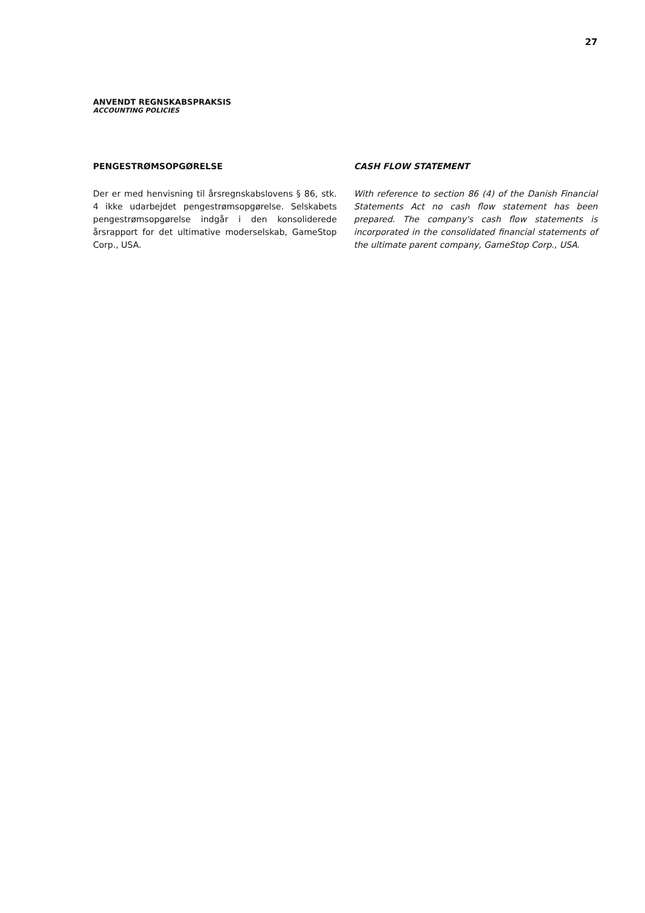27
ANVENDT REGNSKABSPRAKSIS
ACCOUNTING POLICIES
PENGESTRØMSOPGØRELSE
Der er med henvisning til årsregnskabslovens § 86, stk. 4 ikke udarbejdet pengestrømsopgørelse. Selskabets pengestrømsopgørelse indgår i den konsoliderede årsrapport for det ultimative moderselskab, GameStop Corp., USA.
CASH FLOW STATEMENT
With reference to section 86 (4) of the Danish Financial Statements Act no cash flow statement has been prepared. The company's cash flow statements is incorporated in the consolidated financial statements of the ultimate parent company, GameStop Corp., USA.